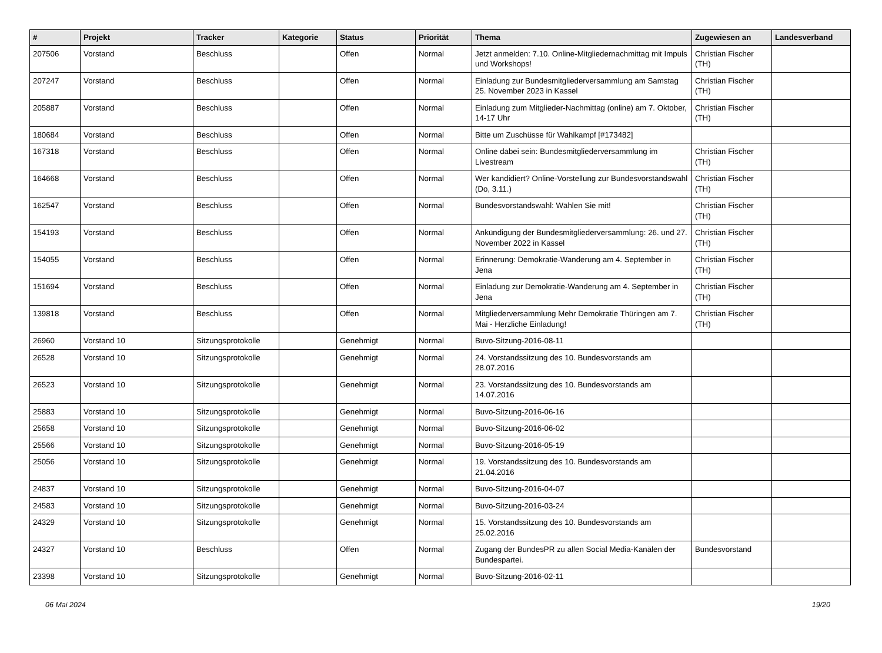| # | Projekt | Tracker | Kategorie | Status | Priorität | Thema | Zugewiesen an | Landesverband |
| --- | --- | --- | --- | --- | --- | --- | --- | --- |
| 207506 | Vorstand | Beschluss | | Offen | Normal | Jetzt anmelden: 7.10. Online-Mitgliedernachmittag mit Impuls und Workshops! | Christian Fischer (TH) | |
| 207247 | Vorstand | Beschluss | | Offen | Normal | Einladung zur Bundesmitgliederversammlung am Samstag 25. November 2023 in Kassel | Christian Fischer (TH) | |
| 205887 | Vorstand | Beschluss | | Offen | Normal | Einladung zum Mitglieder-Nachmittag (online) am 7. Oktober, 14-17 Uhr | Christian Fischer (TH) | |
| 180684 | Vorstand | Beschluss | | Offen | Normal | Bitte um Zuschüsse für Wahlkampf [#173482] | | |
| 167318 | Vorstand | Beschluss | | Offen | Normal | Online dabei sein: Bundesmitgliederversammlung im Livestream | Christian Fischer (TH) | |
| 164668 | Vorstand | Beschluss | | Offen | Normal | Wer kandidiert? Online-Vorstellung zur Bundesvorstandswahl (Do, 3.11.) | Christian Fischer (TH) | |
| 162547 | Vorstand | Beschluss | | Offen | Normal | Bundesvorstandswahl: Wählen Sie mit! | Christian Fischer (TH) | |
| 154193 | Vorstand | Beschluss | | Offen | Normal | Ankündigung der Bundesmitgliederversammlung: 26. und 27. November 2022 in Kassel | Christian Fischer (TH) | |
| 154055 | Vorstand | Beschluss | | Offen | Normal | Erinnerung: Demokratie-Wanderung am 4. September in Jena | Christian Fischer (TH) | |
| 151694 | Vorstand | Beschluss | | Offen | Normal | Einladung zur Demokratie-Wanderung am 4. September in Jena | Christian Fischer (TH) | |
| 139818 | Vorstand | Beschluss | | Offen | Normal | Mitgliederversammlung Mehr Demokratie Thüringen am 7. Mai - Herzliche Einladung! | Christian Fischer (TH) | |
| 26960 | Vorstand 10 | Sitzungsprotokolle | | Genehmigt | Normal | Buvo-Sitzung-2016-08-11 | | |
| 26528 | Vorstand 10 | Sitzungsprotokolle | | Genehmigt | Normal | 24. Vorstandssitzung des 10. Bundesvorstands am 28.07.2016 | | |
| 26523 | Vorstand 10 | Sitzungsprotokolle | | Genehmigt | Normal | 23. Vorstandssitzung des 10. Bundesvorstands am 14.07.2016 | | |
| 25883 | Vorstand 10 | Sitzungsprotokolle | | Genehmigt | Normal | Buvo-Sitzung-2016-06-16 | | |
| 25658 | Vorstand 10 | Sitzungsprotokolle | | Genehmigt | Normal | Buvo-Sitzung-2016-06-02 | | |
| 25566 | Vorstand 10 | Sitzungsprotokolle | | Genehmigt | Normal | Buvo-Sitzung-2016-05-19 | | |
| 25056 | Vorstand 10 | Sitzungsprotokolle | | Genehmigt | Normal | 19. Vorstandssitzung des 10. Bundesvorstands am 21.04.2016 | | |
| 24837 | Vorstand 10 | Sitzungsprotokolle | | Genehmigt | Normal | Buvo-Sitzung-2016-04-07 | | |
| 24583 | Vorstand 10 | Sitzungsprotokolle | | Genehmigt | Normal | Buvo-Sitzung-2016-03-24 | | |
| 24329 | Vorstand 10 | Sitzungsprotokolle | | Genehmigt | Normal | 15. Vorstandssitzung des 10. Bundesvorstands am 25.02.2016 | | |
| 24327 | Vorstand 10 | Beschluss | | Offen | Normal | Zugang der BundesPR zu allen Social Media-Kanälen der Bundespartei. | Bundesvorstand | |
| 23398 | Vorstand 10 | Sitzungsprotokolle | | Genehmigt | Normal | Buvo-Sitzung-2016-02-11 | | |
06 Mai 2024 19/20